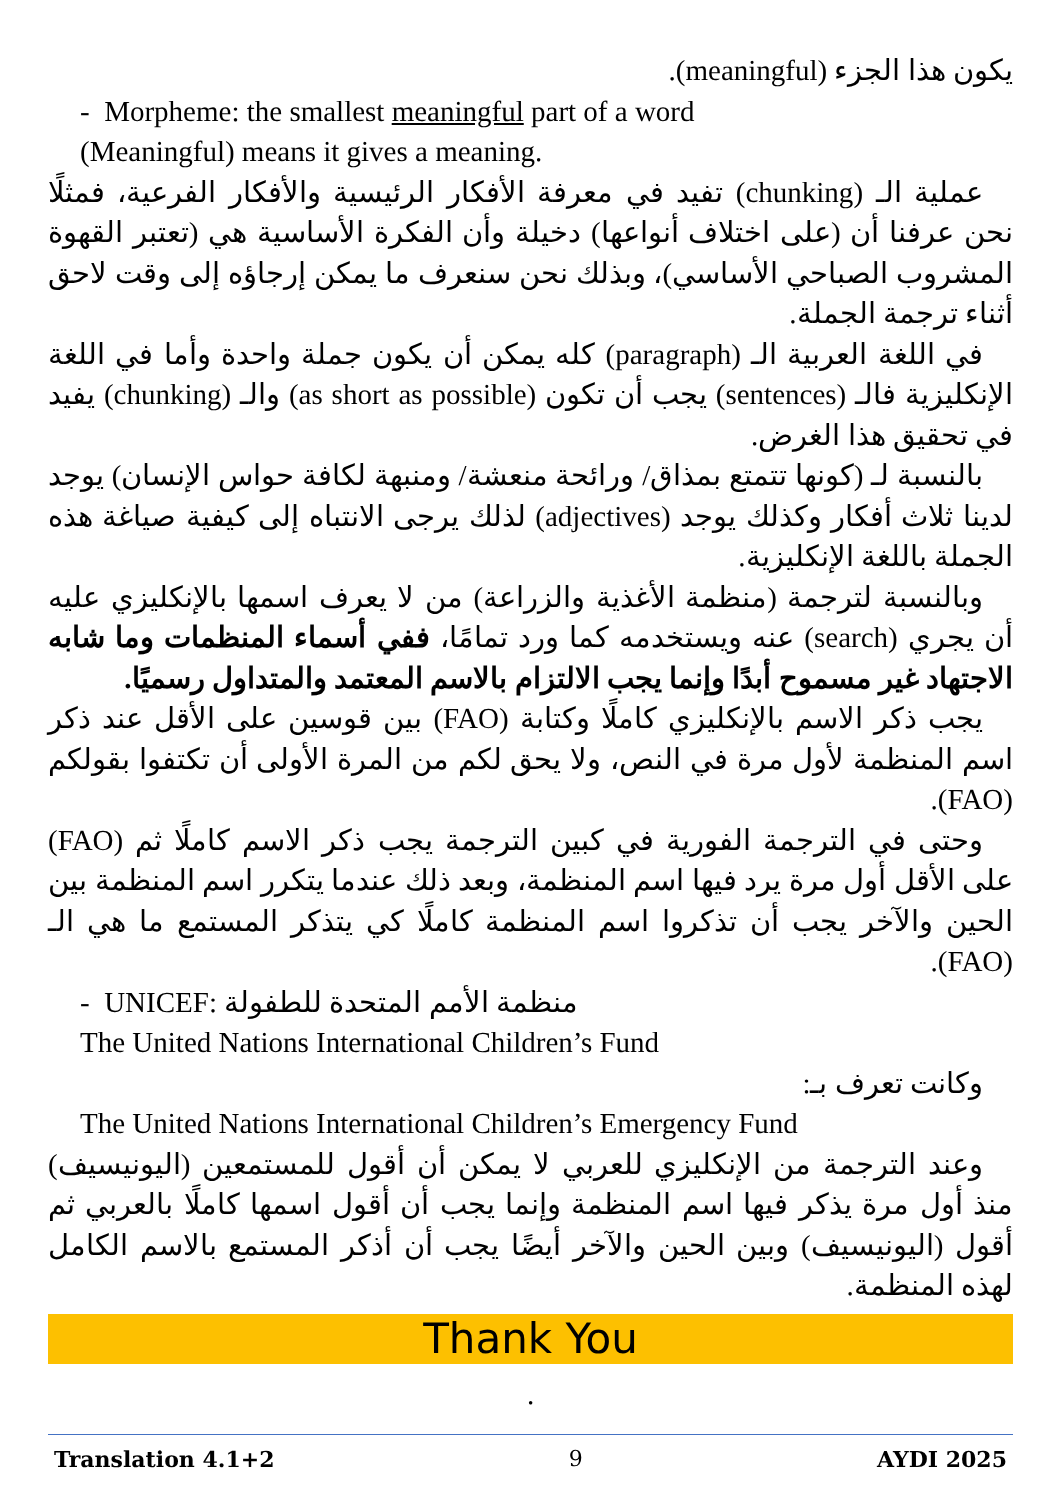يكون هذا الجزء (meaningful).
- Morpheme: the smallest meaningful part of a word
(Meaningful) means it gives a meaning.
عملية الـ (chunking) تفيد في معرفة الأفكار الرئيسية والأفكار الفرعية، فمثلًا نحن عرفنا أن (على اختلاف أنواعها) دخيلة وأن الفكرة الأساسية هي (تعتبر القهوة المشروب الصباحي الأساسي)، وبذلك نحن سنعرف ما يمكن إرجاؤه إلى وقت لاحق أثناء ترجمة الجملة.
في اللغة العربية الـ (paragraph) كله يمكن أن يكون جملة واحدة وأما في اللغة الإنكليزية فالـ (sentences) يجب أن تكون (as short as possible) والـ (chunking) يفيد في تحقيق هذا الغرض.
بالنسبة لـ (كونها تتمتع بمذاق/ ورائحة منعشة/ ومنبهة لكافة حواس الإنسان) يوجد لدينا ثلاث أفكار وكذلك يوجد (adjectives) لذلك يرجى الانتباه إلى كيفية صياغة هذه الجملة باللغة الإنكليزية.
وبالنسبة لترجمة (منظمة الأغذية والزراعة) من لا يعرف اسمها بالإنكليزي عليه أن يجري (search) عنه ويستخدمه كما ورد تمامًا، ففي أسماء المنظمات وما شابه الاجتهاد غير مسموح أبدًا وإنما يجب الالتزام بالاسم المعتمد والمتداول رسميًا.
يجب ذكر الاسم بالإنكليزي كاملًا وكتابة (FAO) بين قوسين على الأقل عند ذكر اسم المنظمة لأول مرة في النص، ولا يحق لكم من المرة الأولى أن تكتفوا بقولكم (FAO).
وحتى في الترجمة الفورية في كبين الترجمة يجب ذكر الاسم كاملًا ثم (FAO) على الأقل أول مرة يرد فيها اسم المنظمة، وبعد ذلك عندما يتكرر اسم المنظمة بين الحين والآخر يجب أن تذكروا اسم المنظمة كاملًا كي يتذكر المستمع ما هي الـ (FAO).
- UNICEF: منظمة الأمم المتحدة للطفولة
The United Nations International Children’s Fund
وكانت تعرف بـ:
The United Nations International Children’s Emergency Fund
وعند الترجمة من الإنكليزي للعربي لا يمكن أن أقول للمستمعين (اليونيسيف) منذ أول مرة يذكر فيها اسم المنظمة وإنما يجب أن أقول اسمها كاملًا بالعربي ثم أقول (اليونيسيف) وبين الحين والآخر أيضًا يجب أن أذكر المستمع بالاسم الكامل لهذه المنظمة.
Thank You
.
Translation 4.1+2 9 AYDI 2025